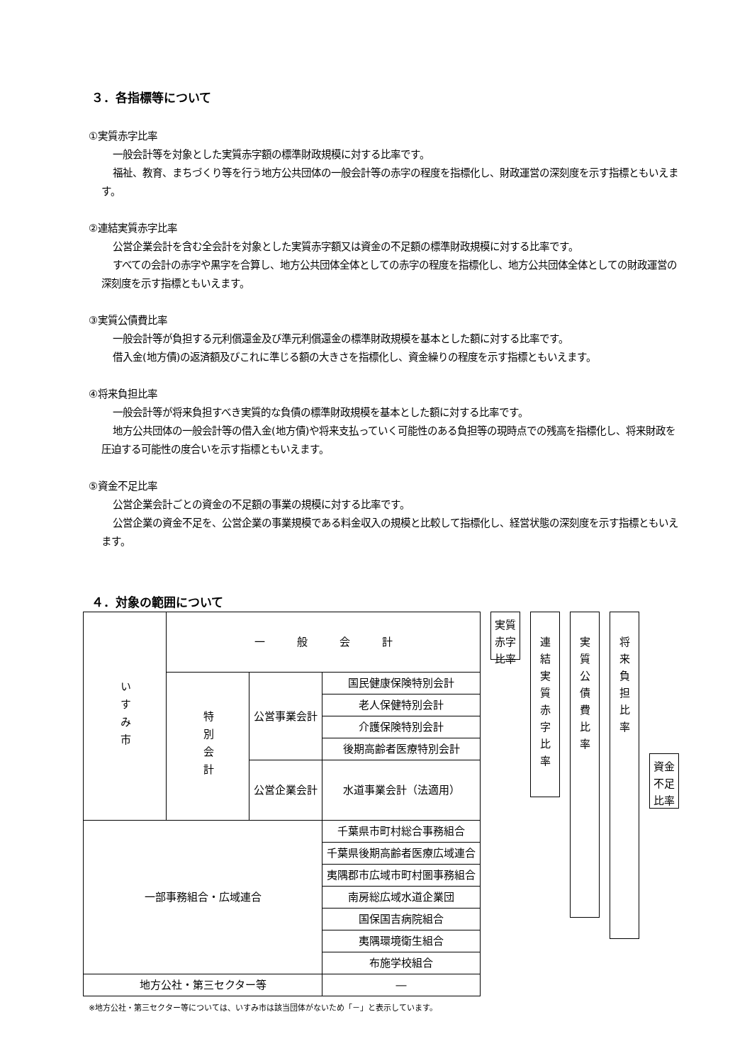３．各指標等について
①実質赤字比率
一般会計等を対象とした実質赤字額の標準財政規模に対する比率です。
福祉、教育、まちづくり等を行う地方公共団体の一般会計等の赤字の程度を指標化し、財政運営の深刻度を示す指標ともいえます。
②連結実質赤字比率
公営企業会計を含む全会計を対象とした実質赤字額又は資金の不足額の標準財政規模に対する比率です。
すべての会計の赤字や黒字を合算し、地方公共団体全体としての赤字の程度を指標化し、地方公共団体全体としての財政運営の深刻度を示す指標ともいえます。
③実質公債費比率
一般会計等が負担する元利償還金及び準元利償還金の標準財政規模を基本とした額に対する比率です。
借入金(地方債)の返済額及びこれに準じる額の大きさを指標化し、資金繰りの程度を示す指標ともいえます。
④将来負担比率
一般会計等が将来負担すべき実質的な負債の標準財政規模を基本とした額に対する比率です。
地方公共団体の一般会計等の借入金(地方債)や将来支払っていく可能性のある負担等の現時点での残高を指標化し、将来財政を圧迫する可能性の度合いを示す指標ともいえます。
⑤資金不足比率
公営企業会計ごとの資金の不足額の事業の規模に対する比率です。
公営企業の資金不足を、公営企業の事業規模である料金収入の規模と比較して指標化し、経営状態の深刻度を示す指標ともいえます。
４．対象の範囲について
| いすみ市 | 一 般 会 計 | | |
| | 特別会計 | 公営事業会計 | 国民健康保険特別会計 |
| | | | 老人保健特別会計 |
| | | | 介護保険特別会計 |
| | | | 後期高齢者医療特別会計 |
| | | 公営企業会計 | 水道事業会計（法適用） |
| 一部事務組合・広域連合 | | | 千葉県市町村総合事務組合 |
| | | | 千葉県後期高齢者医療広域連合 |
| | | | 夷隅郡市広域市町村圏事務組合 |
| | | | 南房総広域水道企業団 |
| | | | 国保国吉病院組合 |
| | | | 夷隅環境衛生組合 |
| | | | 布施学校組合 |
| 地方公社・第三セクター等 | | | ― |
実質
赤字
比率
連
結
実
質
赤
字
比
率
実
質
公
債
費
比
率
将
来
負
担
比
率
資金
不足
比率
※地方公社・第三セクター等については、いすみ市は該当団体がないため「－」と表示しています。